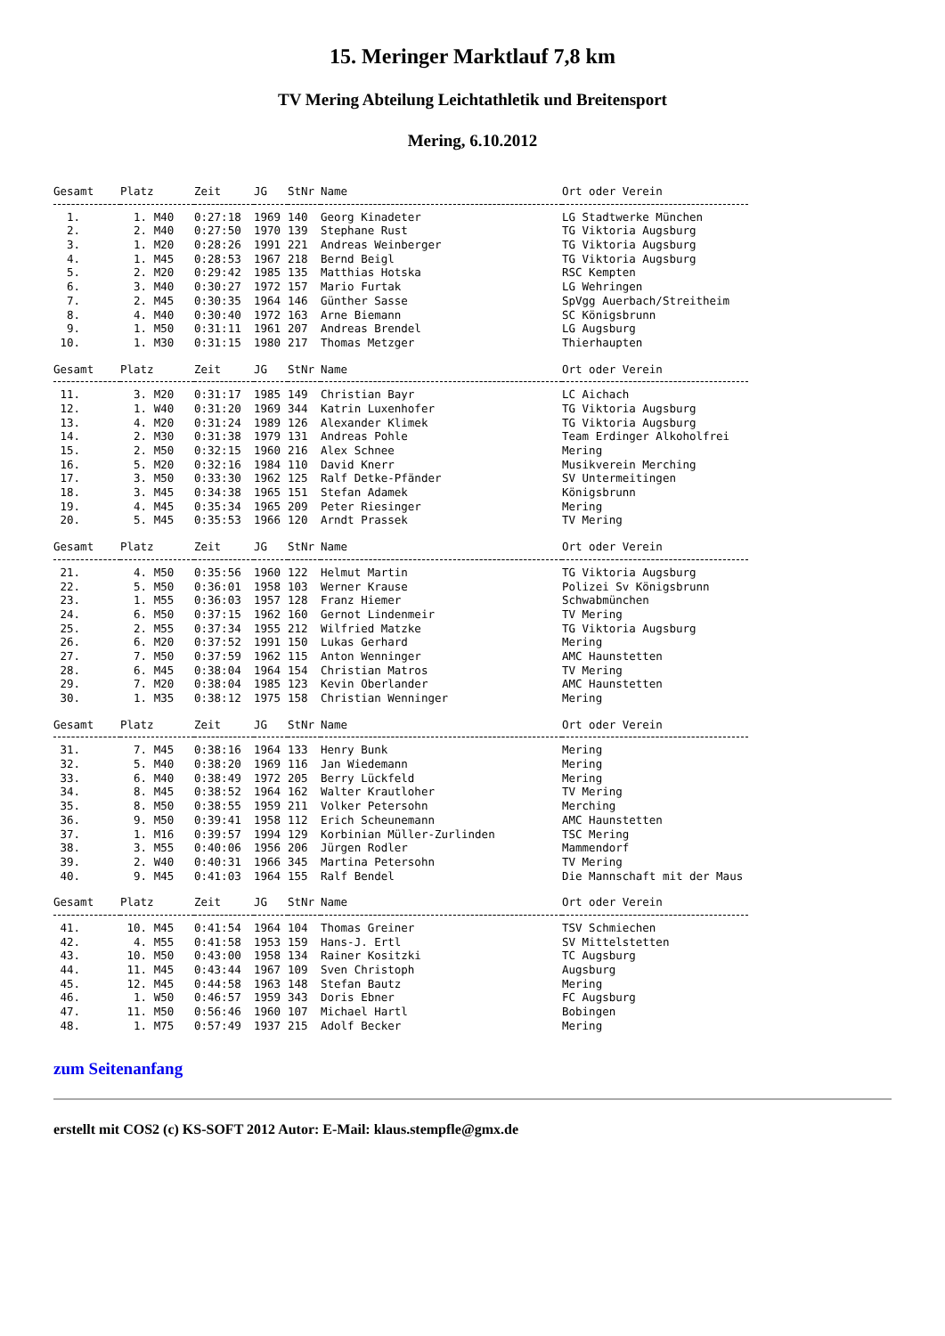15. Meringer Marktlauf 7,8 km
TV Mering Abteilung Leichtathletik und Breitensport
Mering, 6.10.2012
| Gesamt | Platz | Zeit | JG | StNr | Name | Ort oder Verein |
| --- | --- | --- | --- | --- | --- | --- |
| 1. | 1. M40 | 0:27:18 | 1969 | 140 | Georg Kinadeter | LG Stadtwerke München |
| 2. | 2. M40 | 0:27:50 | 1970 | 139 | Stephane Rust | TG Viktoria Augsburg |
| 3. | 1. M20 | 0:28:26 | 1991 | 221 | Andreas Weinberger | TG Viktoria Augsburg |
| 4. | 1. M45 | 0:28:53 | 1967 | 218 | Bernd Beigl | TG Viktoria Augsburg |
| 5. | 2. M20 | 0:29:42 | 1985 | 135 | Matthias Hotska | RSC Kempten |
| 6. | 3. M40 | 0:30:27 | 1972 | 157 | Mario Furtak | LG Wehringen |
| 7. | 2. M45 | 0:30:35 | 1964 | 146 | Günther Sasse | SpVgg Auerbach/Streitheim |
| 8. | 4. M40 | 0:30:40 | 1972 | 163 | Arne Biemann | SC Königsbrunn |
| 9. | 1. M50 | 0:31:11 | 1961 | 207 | Andreas Brendel | LG Augsburg |
| 10. | 1. M30 | 0:31:15 | 1980 | 217 | Thomas Metzger | Thierhaupten |
| Gesamt | Platz | Zeit | JG | StNr | Name | Ort oder Verein |
| --- | --- | --- | --- | --- | --- | --- |
| 11. | 3. M20 | 0:31:17 | 1985 | 149 | Christian Bayr | LC Aichach |
| 12. | 1. W40 | 0:31:20 | 1969 | 344 | Katrin Luxenhofer | TG Viktoria Augsburg |
| 13. | 4. M20 | 0:31:24 | 1989 | 126 | Alexander Klimek | TG Viktoria Augsburg |
| 14. | 2. M30 | 0:31:38 | 1979 | 131 | Andreas Pohle | Team Erdinger Alkoholfrei |
| 15. | 2. M50 | 0:32:15 | 1960 | 216 | Alex Schnee | Mering |
| 16. | 5. M20 | 0:32:16 | 1984 | 110 | David Knerr | Musikverein Merching |
| 17. | 3. M50 | 0:33:30 | 1962 | 125 | Ralf Detke-Pfänder | SV Untermeitingen |
| 18. | 3. M45 | 0:34:38 | 1965 | 151 | Stefan Adamek | Königsbrunn |
| 19. | 4. M45 | 0:35:34 | 1965 | 209 | Peter Riesinger | Mering |
| 20. | 5. M45 | 0:35:53 | 1966 | 120 | Arndt Prassek | TV Mering |
| Gesamt | Platz | Zeit | JG | StNr | Name | Ort oder Verein |
| --- | --- | --- | --- | --- | --- | --- |
| 21. | 4. M50 | 0:35:56 | 1960 | 122 | Helmut Martin | TG Viktoria Augsburg |
| 22. | 5. M50 | 0:36:01 | 1958 | 103 | Werner Krause | Polizei Sv Königsbrunn |
| 23. | 1. M55 | 0:36:03 | 1957 | 128 | Franz Hiemer | Schwabmünchen |
| 24. | 6. M50 | 0:37:15 | 1962 | 160 | Gernot Lindenmeir | TV Mering |
| 25. | 2. M55 | 0:37:34 | 1955 | 212 | Wilfried Matzke | TG Viktoria Augsburg |
| 26. | 6. M20 | 0:37:52 | 1991 | 150 | Lukas Gerhard | Mering |
| 27. | 7. M50 | 0:37:59 | 1962 | 115 | Anton Wenninger | AMC Haunstetten |
| 28. | 6. M45 | 0:38:04 | 1964 | 154 | Christian Matros | TV Mering |
| 29. | 7. M20 | 0:38:04 | 1985 | 123 | Kevin Oberlander | AMC Haunstetten |
| 30. | 1. M35 | 0:38:12 | 1975 | 158 | Christian Wenninger | Mering |
| Gesamt | Platz | Zeit | JG | StNr | Name | Ort oder Verein |
| --- | --- | --- | --- | --- | --- | --- |
| 31. | 7. M45 | 0:38:16 | 1964 | 133 | Henry Bunk | Mering |
| 32. | 5. M40 | 0:38:20 | 1969 | 116 | Jan Wiedemann | Mering |
| 33. | 6. M40 | 0:38:49 | 1972 | 205 | Berry Lückfeld | Mering |
| 34. | 8. M45 | 0:38:52 | 1964 | 162 | Walter Krautloher | TV Mering |
| 35. | 8. M50 | 0:38:55 | 1959 | 211 | Volker Petersohn | Merching |
| 36. | 9. M50 | 0:39:41 | 1958 | 112 | Erich Scheunemann | AMC Haunstetten |
| 37. | 1. M16 | 0:39:57 | 1994 | 129 | Korbinian Müller-Zurlinden | TSC Mering |
| 38. | 3. M55 | 0:40:06 | 1956 | 206 | Jürgen Rodler | Mammendorf |
| 39. | 2. W40 | 0:40:31 | 1966 | 345 | Martina Petersohn | TV Mering |
| 40. | 9. M45 | 0:41:03 | 1964 | 155 | Ralf Bendel | Die Mannschaft mit der Maus |
| Gesamt | Platz | Zeit | JG | StNr | Name | Ort oder Verein |
| --- | --- | --- | --- | --- | --- | --- |
| 41. | 10. M45 | 0:41:54 | 1964 | 104 | Thomas Greiner | TSV Schmiechen |
| 42. | 4. M55 | 0:41:58 | 1953 | 159 | Hans-J. Ertl | SV Mittelstetten |
| 43. | 10. M50 | 0:43:00 | 1958 | 134 | Rainer Kositzki | TC Augsburg |
| 44. | 11. M45 | 0:43:44 | 1967 | 109 | Sven Christoph | Augsburg |
| 45. | 12. M45 | 0:44:58 | 1963 | 148 | Stefan Bautz | Mering |
| 46. | 1. W50 | 0:46:57 | 1959 | 343 | Doris Ebner | FC Augsburg |
| 47. | 11. M50 | 0:56:46 | 1960 | 107 | Michael Hartl | Bobingen |
| 48. | 1. M75 | 0:57:49 | 1937 | 215 | Adolf Becker | Mering |
zum Seitenanfang
erstellt mit COS2 (c) KS-SOFT 2012 Autor: E-Mail: klaus.stempfle@gmx.de